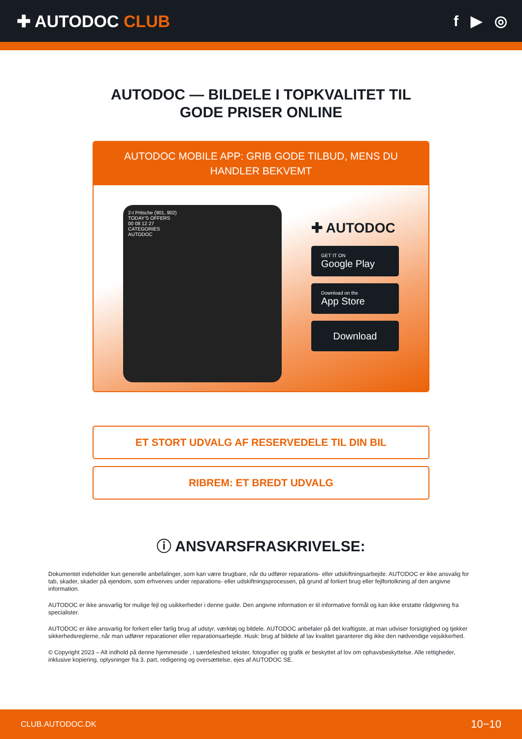✚ AUTODOC CLUB f ▶ ◎
AUTODOC — BILDELE I TOPKVALITET TIL GODE PRISER ONLINE
AUTODOC MOBILE APP: GRIB GODE TILBUD, MENS DU HANDLER BEKVEMT
2-t Pritsche (901, 902)
TODAY'S OFFERS
00 08 12 27
CATEGORIES
AUTODOC
✚ AUTODOC
GET IT ON
Google Play
Download on the
App Store
Download
ET STORT UDVALG AF RESERVEDELE TIL DIN BIL
RIBREM: ET BREDT UDVALG
ⓘ ANSVARSFRASKRIVELSE:
Dokumentet indeholder kun generelle anbefalinger, som kan være brugbare, når du udfører reparations- eller udskiftningsarbejde. AUTODOC er ikke ansvalig for tab, skader, skader på ejendom, som erhverves under reparations- eller udskiftningsprocessen, på grund af forkert brug eller fejlfortolkning af den angivne information.
AUTODOC er ikke ansvarlig for mulige fejl og usikkerheder i denne guide. Den angivne information er til informative formål og kan ikke erstatte rådgivning fra specialister.
AUTODOC er ikke ansvarlig for forkert eller farlig brug af udstyr, værktøj og bildele. AUTODOC anbefaler på det kraftigste, at man udviser forsigtighed og tjekker sikkerhedsreglerne, når man udfører reparationer eller reparationsarbejde. Husk: brug af bildele af lav kvalitet garanterer dig ikke den nødvendige vejsikkerhed.
© Copyright 2023 – Alt indhold på denne hjemmeside , i særdeleshed tekster, fotografier og grafik er beskyttet af lov om ophavsbeskyttelse. Alle rettigheder, inklusive kopiering, oplysninger fra 3. part, redigering og oversættelse, ejes af AUTODOC SE.
CLUB.AUTODOC.DK 10−10